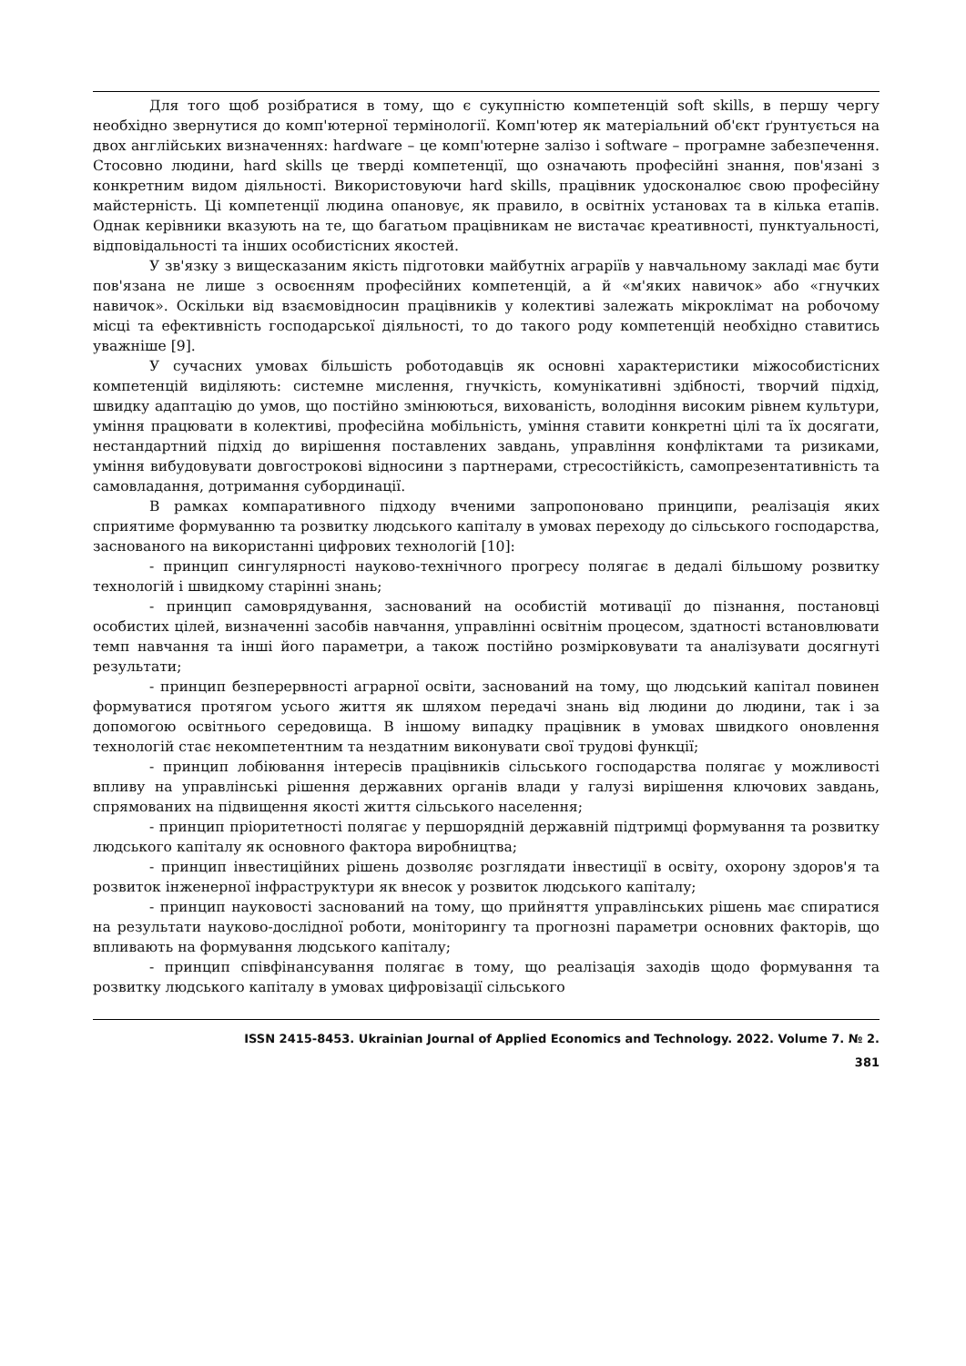Для того щоб розібратися в тому, що є сукупністю компетенцій soft skills, в першу чергу необхідно звернутися до комп'ютерної термінології. Комп'ютер як матеріальний об'єкт ґрунтується на двох англійських визначеннях: hardware – це комп'ютерне залізо і software – програмне забезпечення. Стосовно людини, hard skills це тверді компетенції, що означають професійні знання, пов'язані з конкретним видом діяльності. Використовуючи hard skills, працівник удосконалює свою професійну майстерність. Ці компетенції людина опановує, як правило, в освітніх установах та в кілька етапів. Однак керівники вказують на те, що багатьом працівникам не вистачає креативності, пунктуальності, відповідальності та інших особистісних якостей.
У зв'язку з вищесказаним якість підготовки майбутніх аграріїв у навчальному закладі має бути пов'язана не лише з освоєнням професійних компетенцій, а й «м'яких навичок» або «гнучких навичок». Оскільки від взаємовідносин працівників у колективі залежать мікроклімат на робочому місці та ефективність господарської діяльності, то до такого роду компетенцій необхідно ставитись уважніше [9].
У сучасних умовах більшість роботодавців як основні характеристики міжособистісних компетенцій виділяють: системне мислення, гнучкість, комунікативні здібності, творчий підхід, швидку адаптацію до умов, що постійно змінюються, вихованість, володіння високим рівнем культури, уміння працювати в колективі, професійна мобільність, уміння ставити конкретні цілі та їх досягати, нестандартний підхід до вирішення поставлених завдань, управління конфліктами та ризиками, уміння вибудовувати довгострокові відносини з партнерами, стресостійкість, самопрезентативність та самовладання, дотримання субординації.
В рамках компаративного підходу вченими запропоновано принципи, реалізація яких сприятиме формуванню та розвитку людського капіталу в умовах переходу до сільського господарства, заснованого на використанні цифрових технологій [10]:
- принцип сингулярності науково-технічного прогресу полягає в дедалі більшому розвитку технологій і швидкому старінні знань;
- принцип самоврядування, заснований на особистій мотивації до пізнання, постановці особистих цілей, визначенні засобів навчання, управлінні освітнім процесом, здатності встановлювати темп навчання та інші його параметри, а також постійно розмірковувати та аналізувати досягнуті результати;
- принцип безперервності аграрної освіти, заснований на тому, що людський капітал повинен формуватися протягом усього життя як шляхом передачі знань від людини до людини, так і за допомогою освітнього середовища. В іншому випадку працівник в умовах швидкого оновлення технологій стає некомпетентним та нездатним виконувати свої трудові функції;
- принцип лобіювання інтересів працівників сільського господарства полягає у можливості впливу на управлінські рішення державних органів влади у галузі вирішення ключових завдань, спрямованих на підвищення якості життя сільського населення;
- принцип пріоритетності полягає у першорядній державній підтримці формування та розвитку людського капіталу як основного фактора виробництва;
- принцип інвестиційних рішень дозволяє розглядати інвестиції в освіту, охорону здоров'я та розвиток інженерної інфраструктури як внесок у розвиток людського капіталу;
- принцип науковості заснований на тому, що прийняття управлінських рішень має спиратися на результати науково-дослідної роботи, моніторингу та прогнозні параметри основних факторів, що впливають на формування людського капіталу;
- принцип співфінансування полягає в тому, що реалізація заходів щодо формування та розвитку людського капіталу в умовах цифровізації сільського
ISSN 2415-8453. Ukrainian Journal of Applied Economics and Technology. 2022. Volume 7. № 2.
381